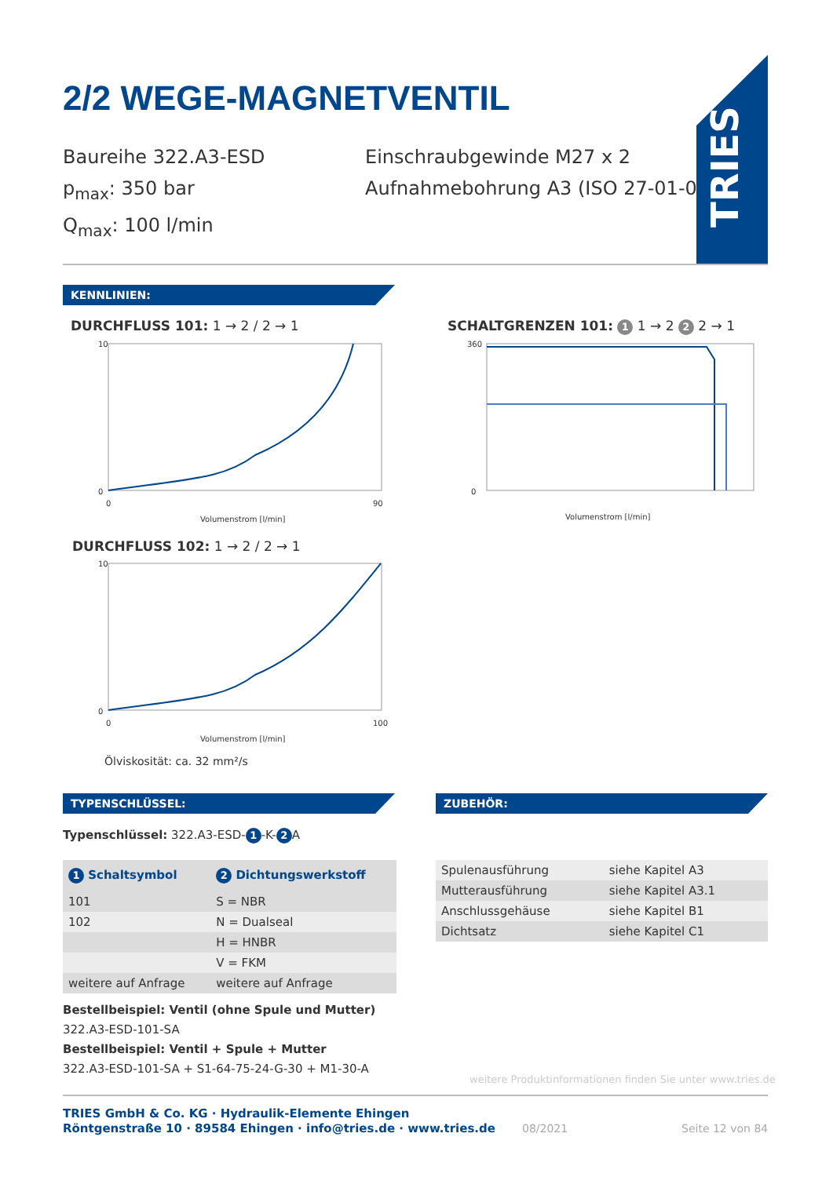2/2 WEGE-MAGNETVENTIL
Baureihe 322.A3-ESD
p<sub>max</sub>: 350 bar
Q<sub>max</sub>: 100 l/min
Einschraubgewinde M27 x 2
Aufnahmebohrung A3 (ISO 27-01-0-07)
TRIES
KENNLINIEN:
DURCHFLUSS 101: 1 → 2 / 2 → 1
0
10
0
90
Volumenstrom [l/min]
SCHALTGRENZEN 101: 1 1 → 2 2 2 → 1
0
360
Volumenstrom [l/min]
DURCHFLUSS 102: 1 → 2 / 2 → 1
0
10
0
100
Volumenstrom [l/min]
Ölviskosität: ca. 32 mm²/s
TYPENSCHLÜSSEL: ZUBEHÖR:
Typenschlüssel: 322.A3-ESD- 1 -K- 2 A
| 1 Schaltsymbol | 2 Dichtungswerkstoff |
| --- | --- |
| 101 | S = NBR |
| 102 | N = Dualseal |
| | H = HNBR |
| | V = FKM |
| weitere auf Anfrage | weitere auf Anfrage |
| Spulenausführung | siehe Kapitel A3 |
| Mutterausführung | siehe Kapitel A3.1 |
| Anschlussgehäuse | siehe Kapitel B1 |
| Dichtsatz | siehe Kapitel C1 |
Bestellbeispiel: Ventil (ohne Spule und Mutter)
322.A3-ESD-101-SA
Bestellbeispiel: Ventil + Spule + Mutter
322.A3-ESD-101-SA + S1-64-75-24-G-30 + M1-30-A
weitere Produktinformationen finden Sie unter www.tries.de
TRIES GmbH & Co. KG · Hydraulik-Elemente Ehingen
Röntgenstraße 10 · 89584 Ehingen · info@tries.de · www.tries.de
08/2021 Seite 12 von 84